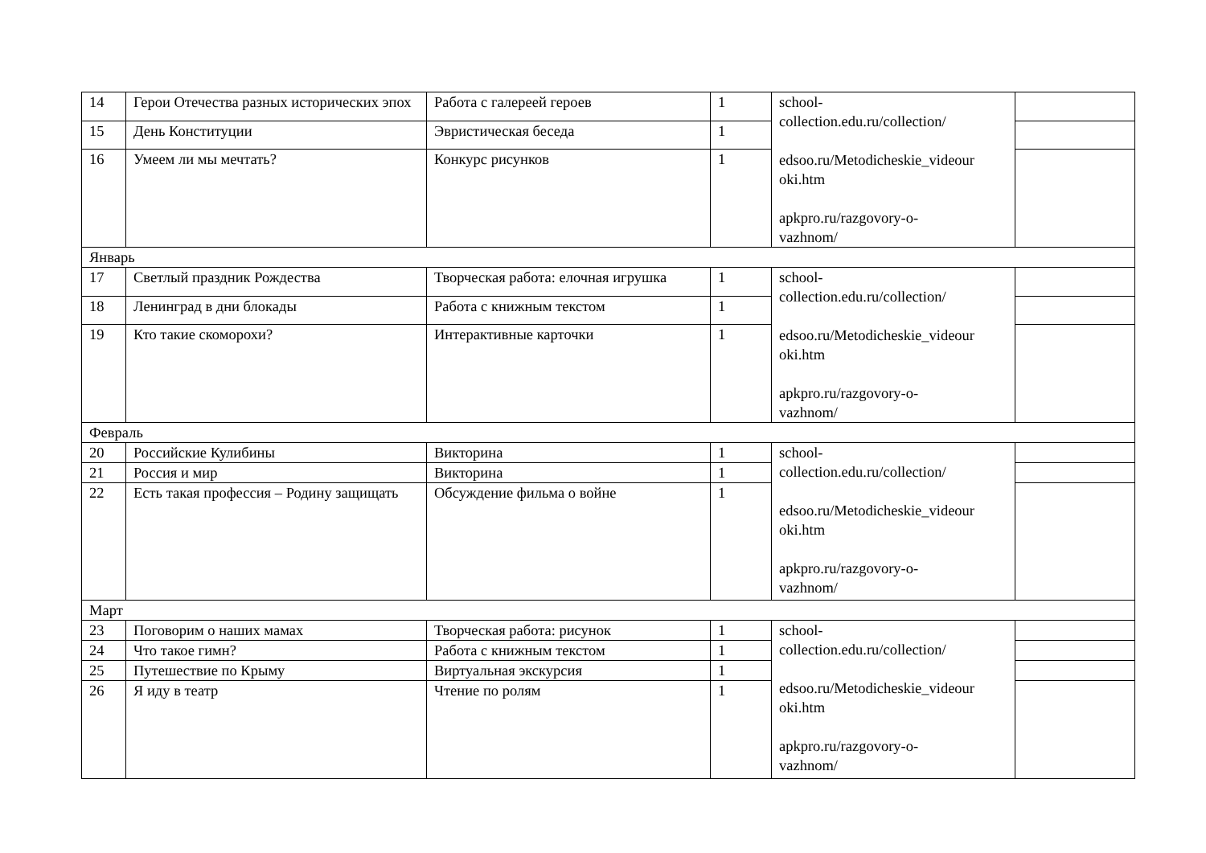| 14 | Герои Отечества разных исторических эпох | Работа с галереей героев | 1 | school- collection.edu.ru/collection/ edsoo.ru/Metodicheskie_videour oki.htm apkpro.ru/razgovory-o- vazhnom/ | |
| 15 | День Конституции | Эвристическая беседа | 1 | | |
| 16 | Умеем ли мы мечтать? | Конкурс рисунков | 1 | | |
| Январь | | | | | |
| 17 | Светлый праздник Рождества | Творческая работа: елочная игрушка | 1 | school- collection.edu.ru/collection/ edsoo.ru/Metodicheskie_videour oki.htm apkpro.ru/razgovory-o- vazhnom/ | |
| 18 | Ленинград в дни блокады | Работа с книжным текстом | 1 | | |
| 19 | Кто такие скоморохи? | Интерактивные карточки | 1 | | |
| Февраль | | | | | |
| 20 | Российские Кулибины | Викторина | 1 | school- collection.edu.ru/collection/ edsoo.ru/Metodicheskie_videour oki.htm apkpro.ru/razgovory-o- vazhnom/ | |
| 21 | Россия и мир | Викторина | 1 | | |
| 22 | Есть такая профессия – Родину защищать | Обсуждение фильма о войне | 1 | | |
| Март | | | | | |
| 23 | Поговорим о наших мамах | Творческая работа: рисунок | 1 | school- collection.edu.ru/collection/ edsoo.ru/Metodicheskie_videour oki.htm apkpro.ru/razgovory-o- vazhnom/ | |
| 24 | Что такое гимн? | Работа с книжным текстом | 1 | | |
| 25 | Путешествие по Крыму | Виртуальная экскурсия | 1 | | |
| 26 | Я иду в театр | Чтение по ролям | 1 | | |